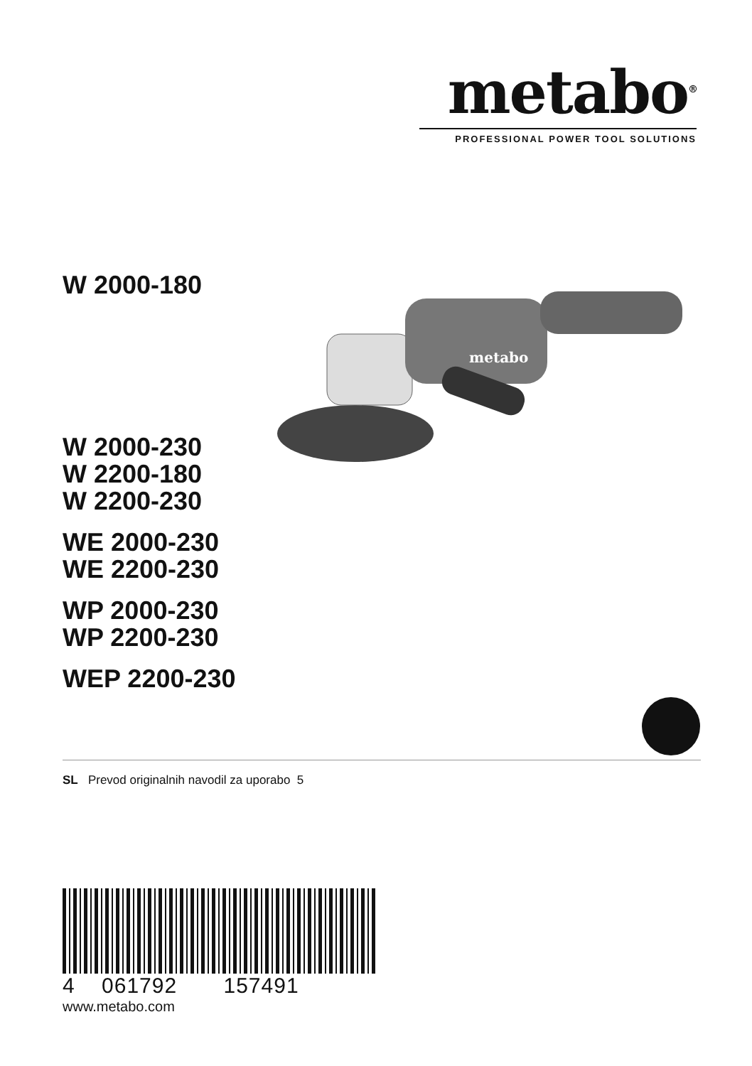metabo<sup>®</sup>
PROFESSIONAL POWER TOOL SOLUTIONS
W 2000-180
W 2000-230
W 2200-180
W 2200-230
WE 2000-230
WE 2200-230
WP 2000-230
WP 2200-230
WEP 2200-230
metabo
SL Prevod originalnih navodil za uporabo 5
4 061792 157491
www.metabo.com